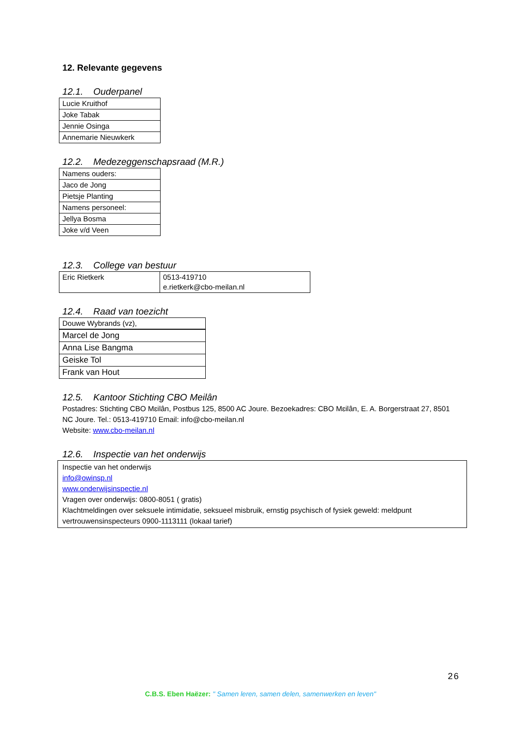12. Relevante gegevens
12.1. Ouderpanel
| Lucie Kruithof |
| Joke Tabak |
| Jennie Osinga |
| Annemarie Nieuwkerk |
12.2. Medezeggenschapsraad (M.R.)
| Namens ouders: |
| Jaco de Jong |
| Pietsje Planting |
| Namens personeel: |
| Jellya Bosma |
| Joke v/d Veen |
12.3. College van bestuur
| Eric Rietkerk | 0513-419710 e.rietkerk@cbo-meilan.nl |
12.4. Raad van toezicht
| Douwe Wybrands (vz), |
| Marcel de Jong |
| Anna Lise Bangma |
| Geiske Tol |
| Frank van Hout |
12.5. Kantoor Stichting CBO Meilân
Postadres: Stichting CBO Mɛilân, Postbus 125, 8500 AC Joure. Bezoekadres: CBO Mɛilân, E. A. Borgerstraat 27, 8501 NC Joure. Tel.: 0513-419710 Email: info@cbo-meilan.nl
Website: www.cbo-meilan.nl
12.6. Inspectie van het onderwijs
| Inspectie van het onderwijs info@owinsp.nl www.onderwijsinspectie.nl Vragen over onderwijs: 0800-8051 ( gratis) Klachtmeldingen over seksuele intimidatie, seksueel misbruik, ernstig psychisch of fysiek geweld: meldpunt vertrouwensinspecteurs 0900-1113111 (lokaal tarief) |
26
C.B.S. Eben Haëzer: " Samen leren, samen delen, samenwerken en leven"